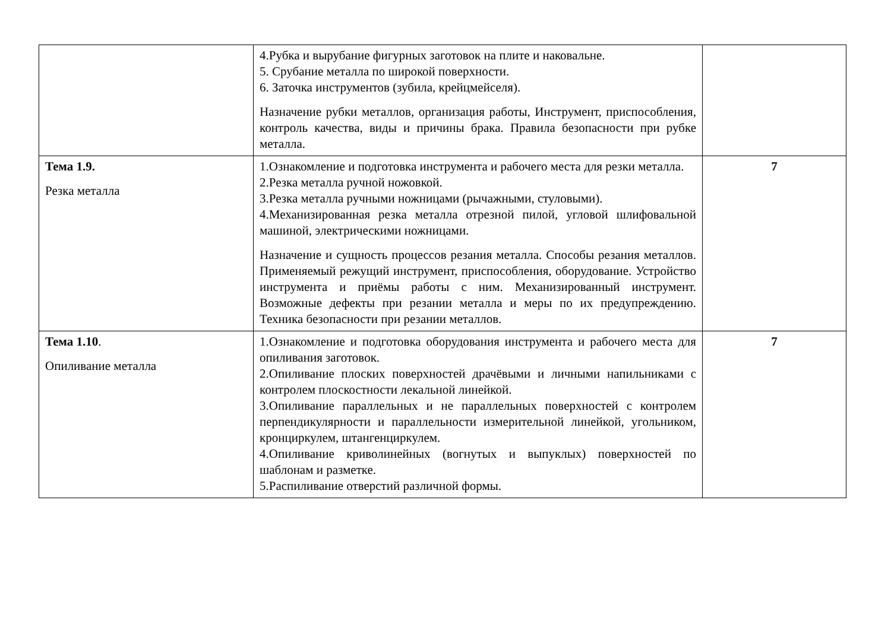| | 4.Рубка и вырубание фигурных заготовок на плите и наковальне. 5. Срубание металла по широкой поверхности. 6. Заточка инструментов (зубила, крейцмейселя). Назначение рубки металлов, организация работы, Инструмент, приспособления, контроль качества, виды и причины брака. Правила безопасности при рубке металла. | |
| Тема 1.9. Резка металла | 1.Ознакомление и подготовка инструмента и рабочего места для резки металла. 2.Резка металла ручной ножовкой. 3.Резка металла ручными ножницами (рычажными, стуловыми). 4.Механизированная резка металла отрезной пилой, угловой шлифовальной машиной, электрическими ножницами. Назначение и сущность процессов резания металла. Способы резания металлов. Применяемый режущий инструмент, приспособления, оборудование. Устройство инструмента и приёмы работы с ним. Механизированный инструмент. Возможные дефекты при резании металла и меры по их предупреждению. Техника безопасности при резании металлов. | 7 |
| Тема 1.10 . Опиливание металла | 1.Ознакомление и подготовка оборудования инструмента и рабочего места для опиливания заготовок. 2.Опиливание плоских поверхностей драчёвыми и личными напильниками с контролем плоскостности лекальной линейкой. 3.Опиливание параллельных и не параллельных поверхностей с контролем перпендикулярности и параллельности измерительной линейкой, угольником, кронциркулем, штангенциркулем. 4.Опиливание криволинейных (вогнутых и выпуклых) поверхностей по шаблонам и разметке. 5.Распиливание отверстий различной формы. | 7 |